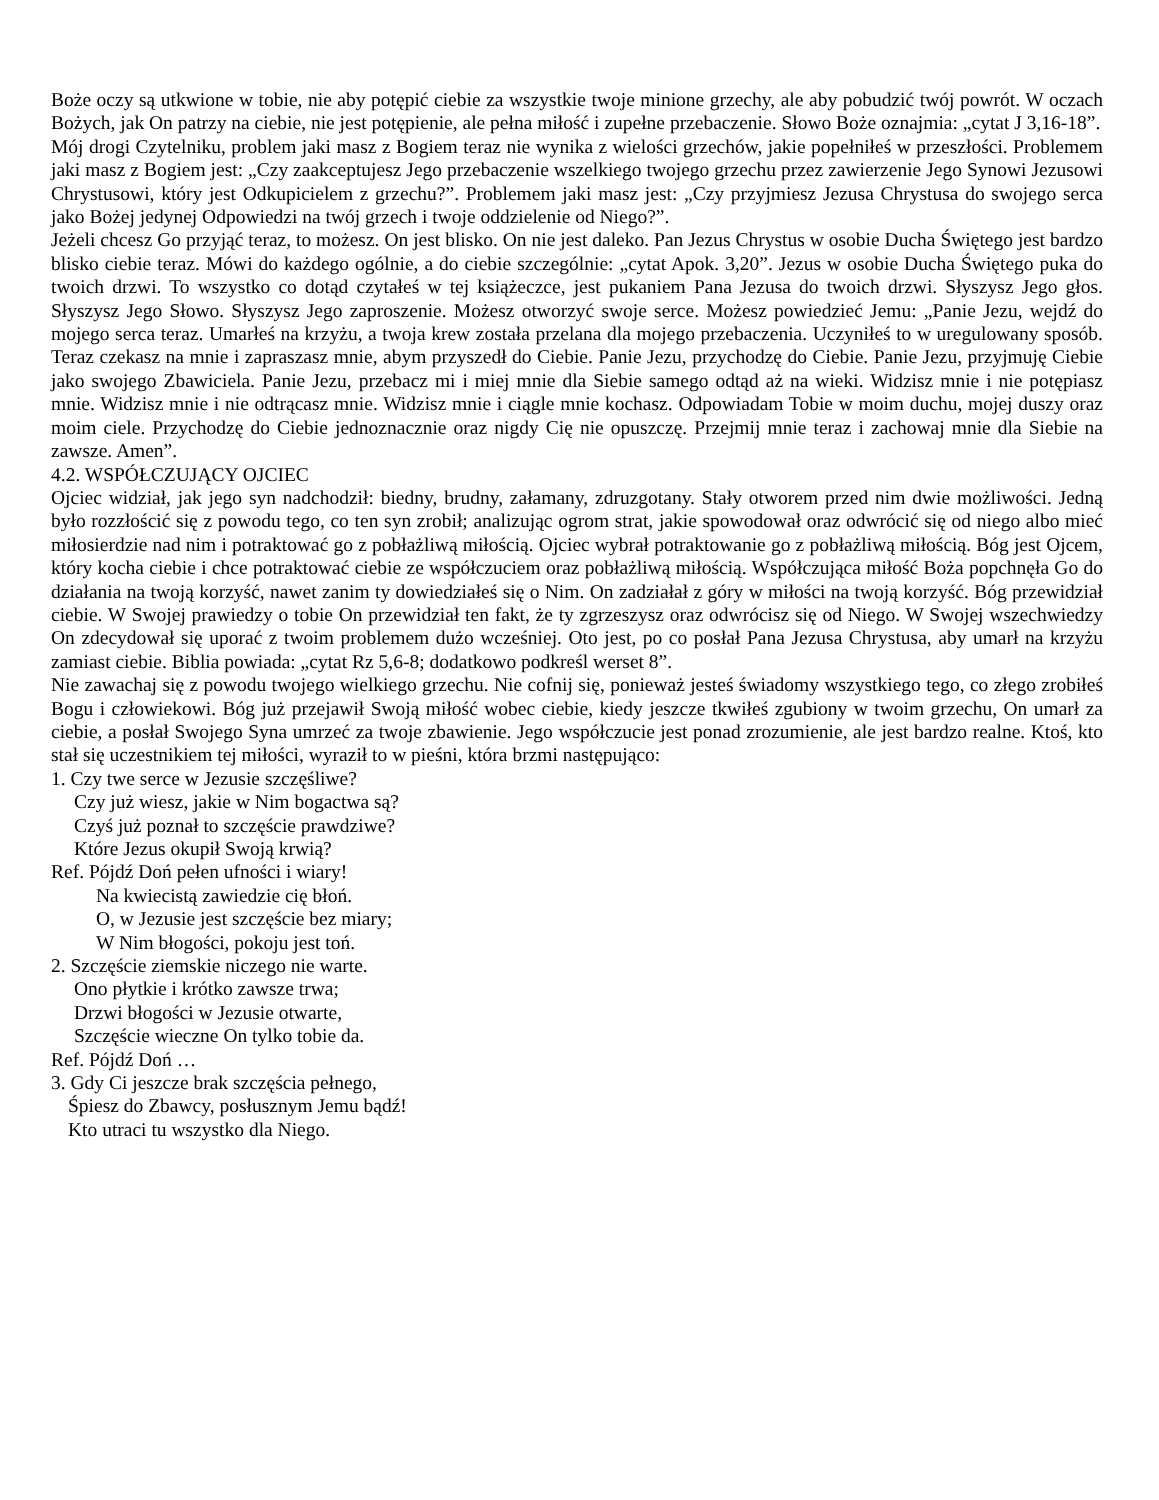Boże oczy są utkwione w tobie, nie aby potępić ciebie za wszystkie twoje minione grzechy, ale aby pobudzić twój powrót. W oczach Bożych, jak On patrzy na ciebie, nie jest potępienie, ale pełna miłość i zupełne przebaczenie. Słowo Boże oznajmia: „cytat J 3,16-18”.
Mój drogi Czytelniku, problem jaki masz z Bogiem teraz nie wynika z wielości grzechów, jakie popełniłeś w przeszłości. Problemem jaki masz z Bogiem jest: „Czy zaakceptujesz Jego przebaczenie wszelkiego twojego grzechu przez zawierzenie Jego Synowi Jezusowi Chrystusowi, który jest Odkupicielem z grzechu?”. Problemem jaki masz jest: „Czy przyjmiesz Jezusa Chrystusa do swojego serca jako Bożej jedynej Odpowiedzi na twój grzech i twoje oddzielenie od Niego?”.
Jeżeli chcesz Go przyjąć teraz, to możesz. On jest blisko. On nie jest daleko. Pan Jezus Chrystus w osobie Ducha Świętego jest bardzo blisko ciebie teraz. Mówi do każdego ogólnie, a do ciebie szczególnie: „cytat Apok. 3,20”. Jezus w osobie Ducha Świętego puka do twoich drzwi. To wszystko co dotąd czytałeś w tej książeczce, jest pukaniem Pana Jezusa do twoich drzwi. Słyszysz Jego głos. Słyszysz Jego Słowo. Słyszysz Jego zaproszenie. Możesz otworzyć swoje serce. Możesz powiedzieć Jemu: „Panie Jezu, wejdź do mojego serca teraz. Umarłeś na krzyżu, a twoja krew została przelana dla mojego przebaczenia. Uczyniłeś to w uregulowany sposób. Teraz czekasz na mnie i zapraszasz mnie, abym przyszedł do Ciebie. Panie Jezu, przychodzę do Ciebie. Panie Jezu, przyjmuję Ciebie jako swojego Zbawiciela. Panie Jezu, przebacz mi i miej mnie dla Siebie samego odtąd aż na wieki. Widzisz mnie i nie potępiasz mnie. Widzisz mnie i nie odtrącasz mnie. Widzisz mnie i ciągle mnie kochasz. Odpowiadam Tobie w moim duchu, mojej duszy oraz moim ciele. Przychodzę do Ciebie jednoznacznie oraz nigdy Cię nie opuszczę. Przejmij mnie teraz i zachowaj mnie dla Siebie na zawsze. Amen”.
4.2. WSPÓŁCZUJĄCY OJCIEC
Ojciec widział, jak jego syn nadchodził: biedny, brudny, załamany, zdruzgotany. Stały otworem przed nim dwie możliwości. Jedną było rozzłościć się z powodu tego, co ten syn zrobił; analizując ogrom strat, jakie spowodował oraz odwrócić się od niego albo mieć miłosierdzie nad nim i potraktować go z pobłażliwą miłością. Ojciec wybrał potraktowanie go z pobłażliwą miłością. Bóg jest Ojcem, który kocha ciebie i chce potraktować ciebie ze współczuciem oraz pobłażliwą miłością. Współczująca miłość Boża popchnęła Go do działania na twoją korzyść, nawet zanim ty dowiedziałeś się o Nim. On zadziałał z góry w miłości na twoją korzyść. Bóg przewidział ciebie. W Swojej prawiedzy o tobie On przewidział ten fakt, że ty zgrzeszysz oraz odwrócisz się od Niego. W Swojej wszechwiedzy On zdecydował się uporać z twoim problemem dużo wcześniej. Oto jest, po co posłał Pana Jezusa Chrystusa, aby umarł na krzyżu zamiast ciebie. Biblia powiada: „cytat Rz 5,6-8; dodatkowo podkreśl werset 8”.
Nie zawachaj się z powodu twojego wielkiego grzechu. Nie cofnij się, ponieważ jesteś świadomy wszystkiego tego, co złego zrobiłeś Bogu i człowiekowi. Bóg już przejawił Swoją miłość wobec ciebie, kiedy jeszcze tkwiłeś zgubiony w twoim grzechu, On umarł za ciebie, a posłał Swojego Syna umrzeć za twoje zbawienie. Jego współczucie jest ponad zrozumienie, ale jest bardzo realne. Ktoś, kto stał się uczestnikiem tej miłości, wyraził to w pieśni, która brzmi następująco:
1. Czy twe serce w Jezusie szczęśliwe?
Czy już wiesz, jakie w Nim bogactwa są?
Czyś już poznał to szczęście prawdziwe?
Które Jezus okupił Swoją krwią?
Ref. Pójdź Doń pełen ufności i wiary!
Na kwiecistą zawiedzie cię błoń.
O, w Jezusie jest szczęście bez miary;
W Nim błogości, pokoju jest toń.
2. Szczęście ziemskie niczego nie warte.
Ono płytkie i krótko zawsze trwa;
Drzwi błogości w Jezusie otwarte,
Szczęście wieczne On tylko tobie da.
Ref. Pójdź Doń …
3. Gdy Ci jeszcze brak szczęścia pełnego,
Śpiesz do Zbawcy, posłusznym Jemu bądź!
Kto utraci tu wszystko dla Niego.